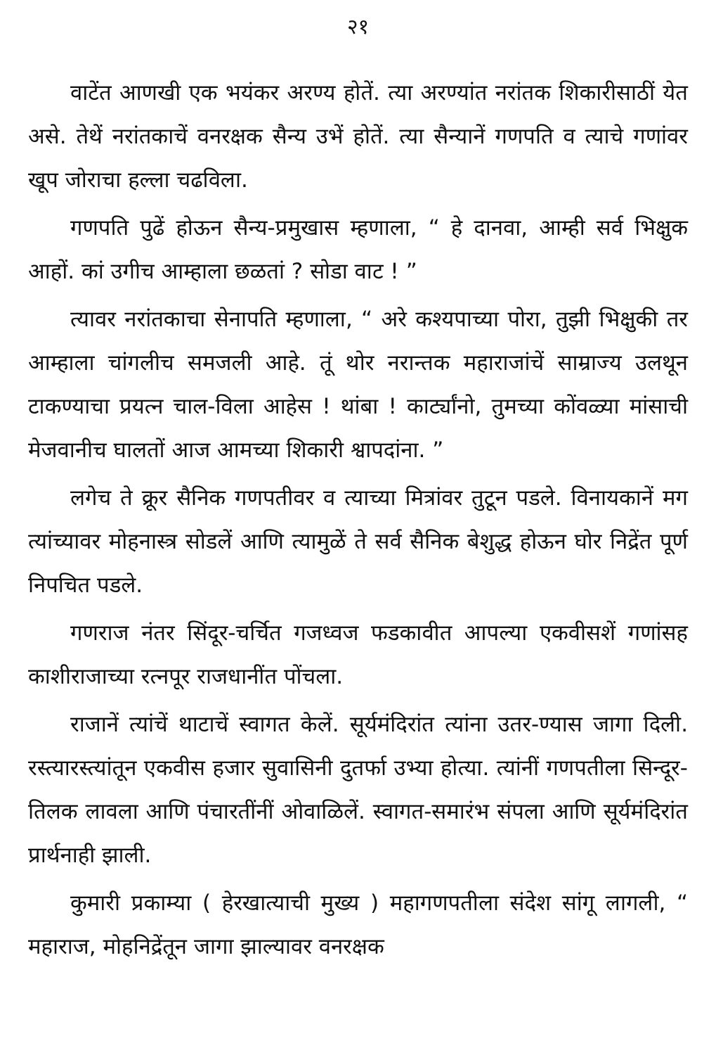२१
वाटेंत आणखी एक भयंकर अरण्य होतें. त्या अरण्यांत नरांतक शिकारीसाठीं येत असे. तेथें नरांतकाचें वनरक्षक सैन्य उभें होतें. त्या सैन्यानें गणपति व त्याचे गणांवर खूप जोराचा हल्ला चढविला.
गणपति पुढें होऊन सैन्य-प्रमुखास म्हणाला, “ हे दानवा, आम्ही सर्व भिक्षुक आहों. कां उगीच आम्हाला छळतां ? सोडा वाट ! ”
त्यावर नरांतकाचा सेनापति म्हणाला, “ अरे कश्यपाच्या पोरा, तुझी भिक्षुकी तर आम्हाला चांगलीच समजली आहे. तूं थोर नरान्तक महाराजांचें साम्राज्य उलथून टाकण्याचा प्रयत्न चाल-विला आहेस ! थांबा ! कार्ट्यांनो, तुमच्या कोंवळ्या मांसाची मेजवानीच घालतों आज आमच्या शिकारी श्वापदांना. ”
लगेच ते क्रूर सैनिक गणपतीवर व त्याच्या मित्रांवर तुटून पडले. विनायकानें मग त्यांच्यावर मोहनास्त्र सोडलें आणि त्यामुळें ते सर्व सैनिक बेशुद्ध होऊन घोर निद्रेंत पूर्ण निपचित पडले.
गणराज नंतर सिंदूर-चर्चित गजध्वज फडकावीत आपल्या एकवीसशें गणांसह काशीराजाच्या रत्नपूर राजधानींत पोंचला.
राजानें त्यांचें थाटाचें स्वागत केलें. सूर्यमंदिरांत त्यांना उतर-ण्यास जागा दिली. रस्त्यारस्त्यांतून एकवीस हजार सुवासिनी दुतर्फा उभ्या होत्या. त्यांनीं गणपतीला सिन्दूर-तिलक लावला आणि पंचारतींनीं ओवाळिलें. स्वागत-समारंभ संपला आणि सूर्यमंदिरांत प्रार्थनाही झाली.
कुमारी प्रकाम्या ( हेरखात्याची मुख्य ) महागणपतीला संदेश सांगू लागली, “ महाराज, मोहनिद्रेंतून जागा झाल्यावर वनरक्षक